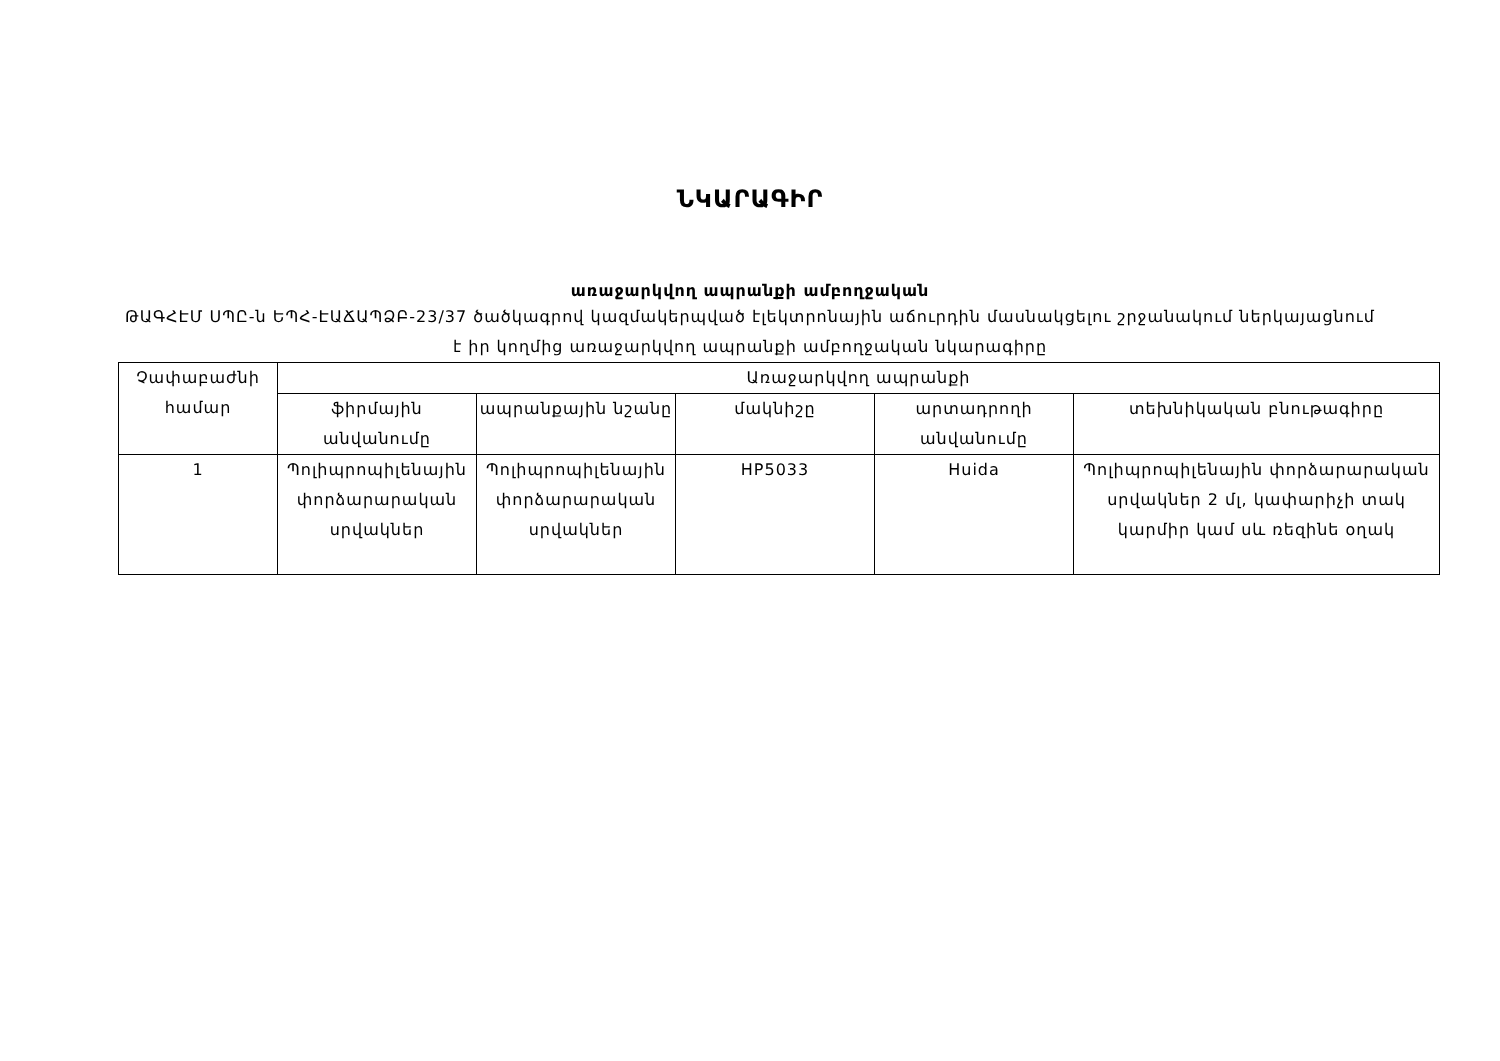ՆԿԱՐԱԳԻՐ
առաջարկվող ապրանքի ամբողջական
ԹԱԳՀԷՄ ՍՊԸ-ն ԵՊՀ-ԷԱՃԱՊՁԲ-23/37 ծածկագրով կազմակերպված էլեկտրոնային աճուրդին մասնակցելու շրջանակում ներկայացնում է իր կողմից առաջարկվող ապրանքի ամբողջական նկարագիրը
| Չափաբաժնի համար | Առաջարկվող ապրանքի | | | | |
| --- | --- | --- | --- | --- | --- |
| | ֆիրմային անվանումը | ապրանքային նշանը | մակնիշը | արտադրողի անվանումը | տեխնիկական բնութագիրը |
| 1 | Պոլիպրոպիլենային փորձարարական սրվակներ | Պոլիպրոպիլենային փորձարարական սրվակներ | HP5033 | Huida | Պոլիպրոպիլենային փորձարարական սրվակներ 2 մլ, կափարիչի տակ կարմիր կամ սև ռեզինե օղակ |